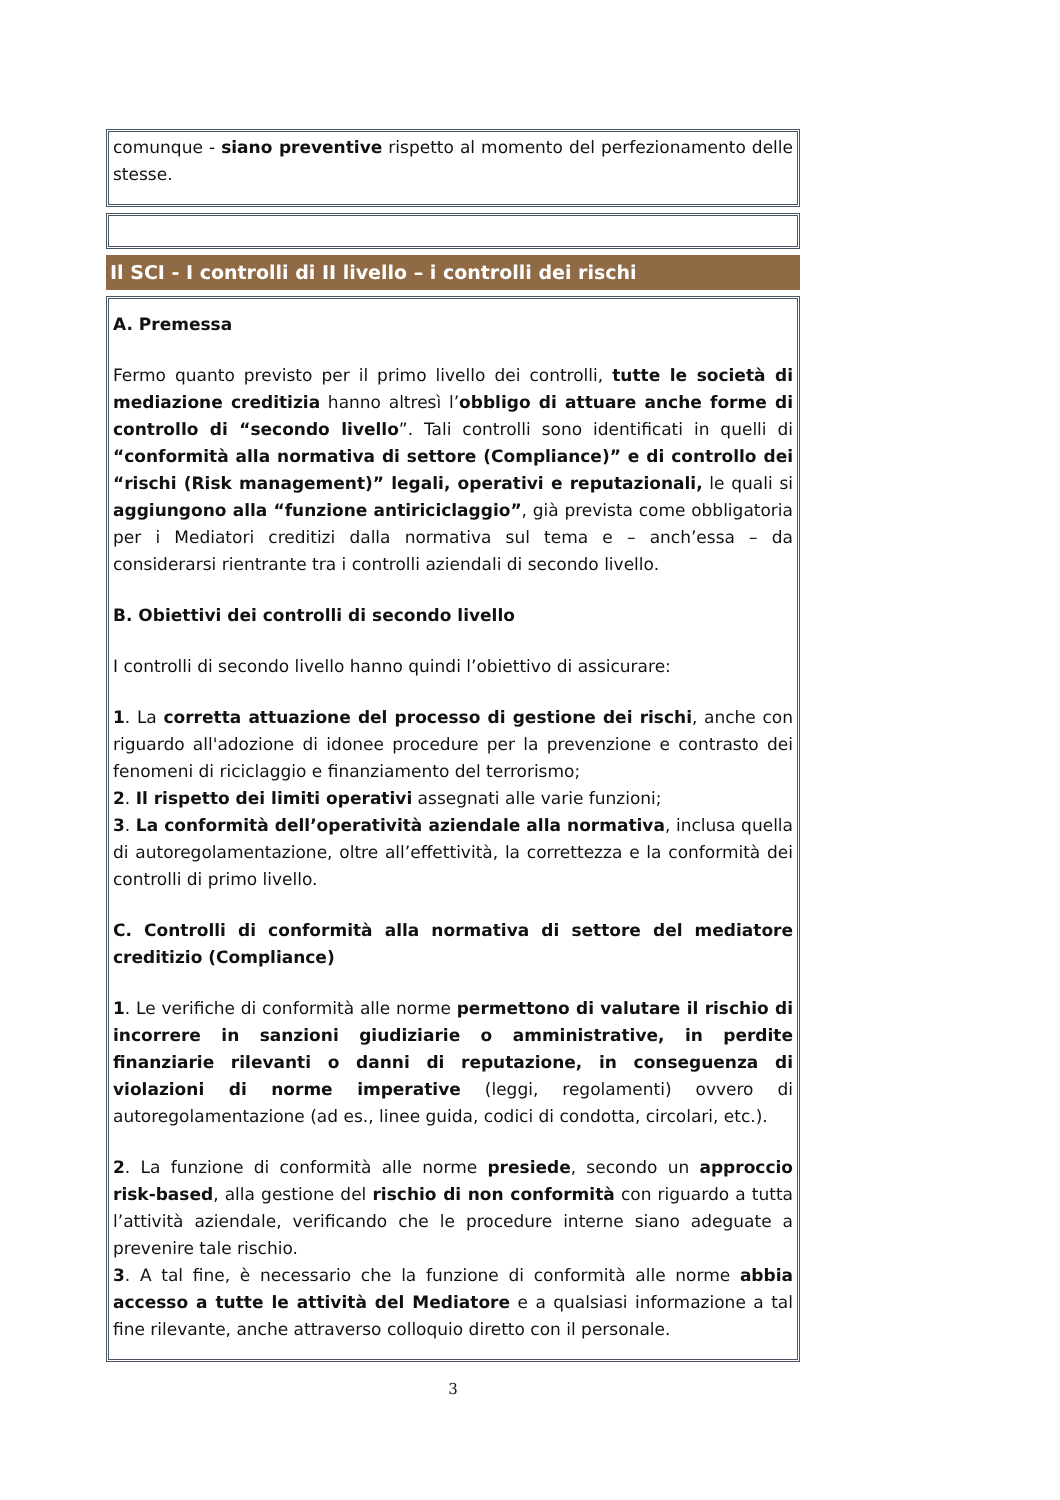comunque - siano preventive rispetto al momento del perfezionamento delle stesse.
Il SCI - I controlli di II livello – i controlli dei rischi
A. Premessa
Fermo quanto previsto per il primo livello dei controlli, tutte le società di mediazione creditizia hanno altresì l’obbligo di attuare anche forme di controllo di “secondo livello”. Tali controlli sono identificati in quelli di “conformità alla normativa di settore (Compliance)” e di controllo dei “rischi (Risk management)” legali, operativi e reputazionali, le quali si aggiungono alla “funzione antiriciclaggio”, già prevista come obbligatoria per i Mediatori creditizi dalla normativa sul tema e – anch’essa – da considerarsi rientrante tra i controlli aziendali di secondo livello.
B. Obiettivi dei controlli di secondo livello
I controlli di secondo livello hanno quindi l’obiettivo di assicurare:
1. La corretta attuazione del processo di gestione dei rischi, anche con riguardo all'adozione di idonee procedure per la prevenzione e contrasto dei fenomeni di riciclaggio e finanziamento del terrorismo;
2. Il rispetto dei limiti operativi assegnati alle varie funzioni;
3. La conformità dell’operatività aziendale alla normativa, inclusa quella di autoregolamentazione, oltre all’effettività, la correttezza e la conformità dei controlli di primo livello.
C. Controlli di conformità alla normativa di settore del mediatore creditizio (Compliance)
1. Le verifiche di conformità alle norme permettono di valutare il rischio di incorrere in sanzioni giudiziarie o amministrative, in perdite finanziarie rilevanti o danni di reputazione, in conseguenza di violazioni di norme imperative (leggi, regolamenti) ovvero di autoregolamentazione (ad es., linee guida, codici di condotta, circolari, etc.).
2. La funzione di conformità alle norme presiede, secondo un approccio risk-based, alla gestione del rischio di non conformità con riguardo a tutta l’attività aziendale, verificando che le procedure interne siano adeguate a prevenire tale rischio.
3. A tal fine, è necessario che la funzione di conformità alle norme abbia accesso a tutte le attività del Mediatore e a qualsiasi informazione a tal fine rilevante, anche attraverso colloquio diretto con il personale.
3